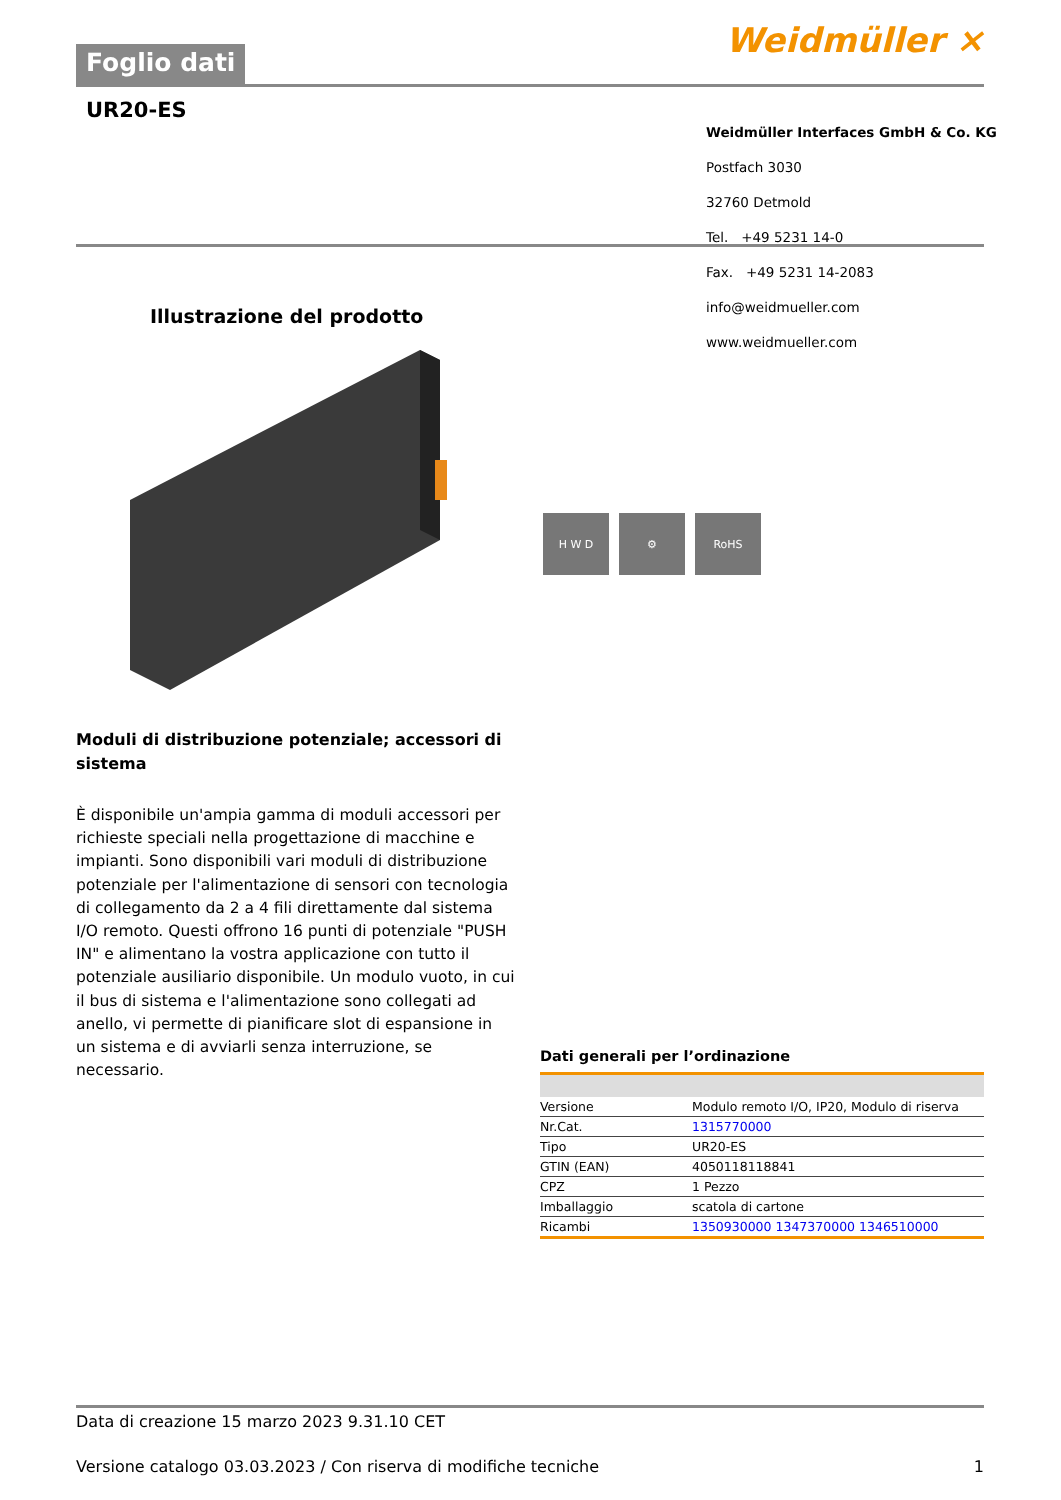Foglio dati Weidmüller ⨯
UR20-ES
Weidmüller Interfaces GmbH & Co. KG
Postfach 3030
32760 Detmold
Tel. +49 5231 14-0
Fax. +49 5231 14-2083
info@weidmueller.com
www.weidmueller.com
Illustrazione del prodotto
H W D ⚙ RoHS
Moduli di distribuzione potenziale; accessori di sistema
È disponibile un'ampia gamma di moduli accessori per richieste speciali nella progettazione di macchine e impianti. Sono disponibili vari moduli di distribuzione potenziale per l'alimentazione di sensori con tecnologia di collegamento da 2 a 4 fili direttamente dal sistema I/O remoto. Questi offrono 16 punti di potenziale "PUSH IN" e alimentano la vostra applicazione con tutto il potenziale ausiliario disponibile. Un modulo vuoto, in cui il bus di sistema e l'alimentazione sono collegati ad anello, vi permette di pianificare slot di espansione in un sistema e di avviarli senza interruzione, se necessario.
Dati generali per l’ordinazione
| Versione | Modulo remoto I/O, IP20, Modulo di riserva |
| Nr.Cat. | 1315770000 |
| Tipo | UR20-ES |
| GTIN (EAN) | 4050118118841 |
| CPZ | 1 Pezzo |
| Imballaggio | scatola di cartone |
| Ricambi | 1350930000 1347370000 1346510000 |
Data di creazione 15 marzo 2023 9.31.10 CET
Versione catalogo 03.03.2023 / Con riserva di modifiche tecniche 1